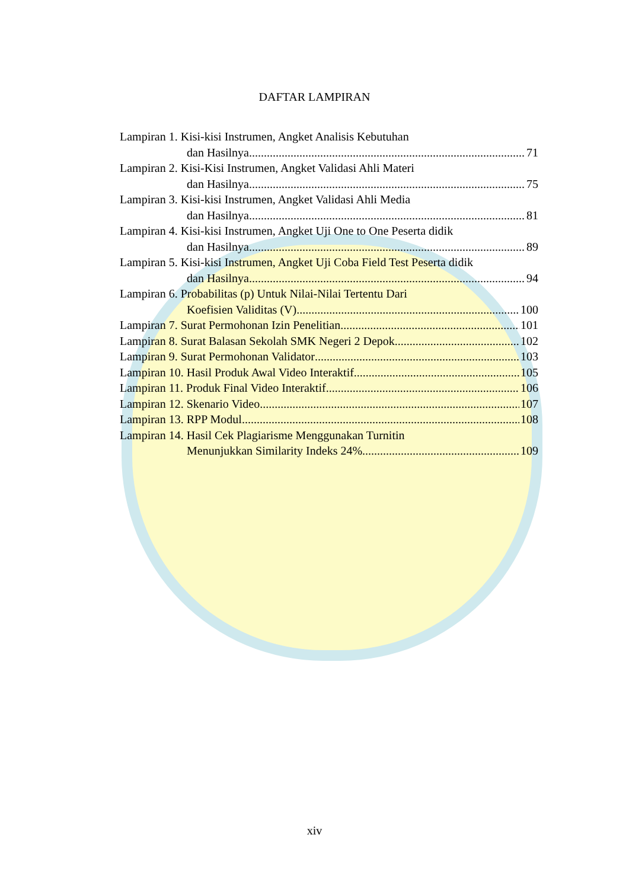DAFTAR LAMPIRAN
Lampiran 1. Kisi-kisi Instrumen, Angket Analisis Kebutuhan
dan Hasilnya 71
Lampiran 2. Kisi-Kisi Instrumen, Angket Validasi Ahli Materi
dan Hasilnya 75
Lampiran 3. Kisi-kisi Instrumen, Angket Validasi Ahli Media
dan Hasilnya 81
Lampiran 4. Kisi-kisi Instrumen, Angket Uji One to One Peserta didik
dan Hasilnya 89
Lampiran 5. Kisi-kisi Instrumen, Angket Uji Coba Field Test Peserta didik
dan Hasilnya 94
Lampiran 6. Probabilitas (p) Untuk Nilai-Nilai Tertentu Dari
Koefisien Validitas (V) 100
Lampiran 7. Surat Permohonan Izin Penelitian 101
Lampiran 8. Surat Balasan Sekolah SMK Negeri 2 Depok 102
Lampiran 9. Surat Permohonan Validator 103
Lampiran 10. Hasil Produk Awal Video Interaktif 105
Lampiran 11. Produk Final Video Interaktif 106
Lampiran 12. Skenario Video 107
Lampiran 13. RPP Modul 108
Lampiran 14. Hasil Cek Plagiarisme Menggunakan Turnitin
Menunjukkan Similarity Indeks 24% 109
xiv